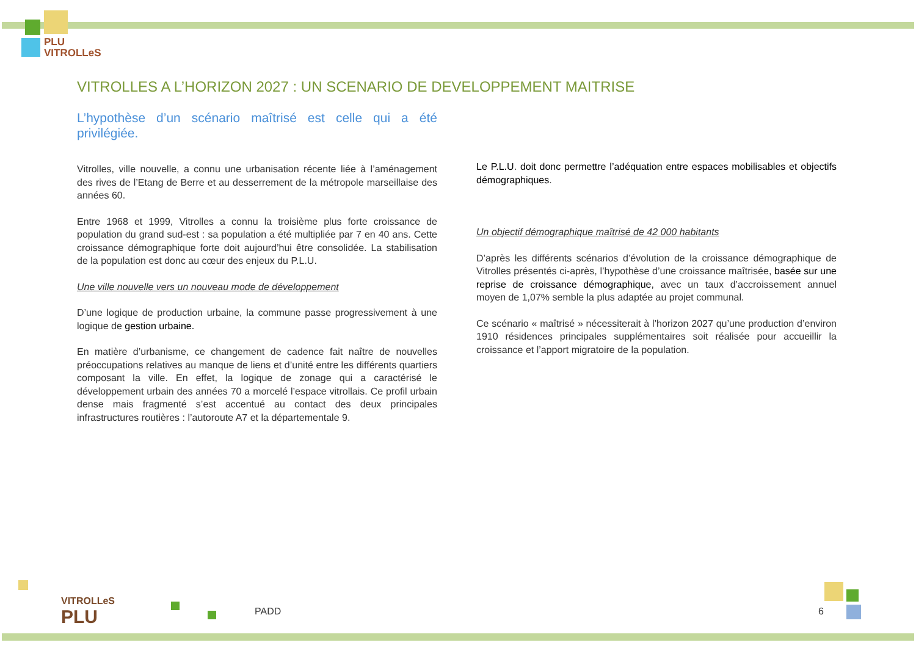PLU
VITROLLeS
VITROLLES A L’HORIZON 2027 : UN SCENARIO DE DEVELOPPEMENT MAITRISE
L’hypothèse d’un scénario maîtrisé est celle qui a été privilégiée.
Vitrolles, ville nouvelle, a connu une urbanisation récente liée à l’aménagement des rives de l’Etang de Berre et au desserrement de la métropole marseillaise des années 60.
Entre 1968 et 1999, Vitrolles a connu la troisième plus forte croissance de population du grand sud-est : sa population a été multipliée par 7 en 40 ans. Cette croissance démographique forte doit aujourd’hui être consolidée. La stabilisation de la population est donc au cœur des enjeux du P.L.U.
Une ville nouvelle vers un nouveau mode de développement
D’une logique de production urbaine, la commune passe progressivement à une logique de gestion urbaine.
En matière d’urbanisme, ce changement de cadence fait naître de nouvelles préoccupations relatives au manque de liens et d’unité entre les différents quartiers composant la ville. En effet, la logique de zonage qui a caractérisé le développement urbain des années 70 a morcelé l’espace vitrollais. Ce profil urbain dense mais fragmenté s’est accentué au contact des deux principales infrastructures routières : l’autoroute A7 et la départementale 9.
Le P.L.U. doit donc permettre l’adéquation entre espaces mobilisables et objectifs démographiques.
Un objectif démographique maîtrisé de 42 000 habitants
D’après les différents scénarios d’évolution de la croissance démographique de Vitrolles présentés ci-après, l’hypothèse d’une croissance maîtrisée, basée sur une reprise de croissance démographique, avec un taux d’accroissement annuel moyen de 1,07% semble la plus adaptée au projet communal.
Ce scénario « maîtrisé » nécessiterait à l’horizon 2027 qu’une production d’environ 1910 résidences principales supplémentaires soit réalisée pour accueillir la croissance et l’apport migratoire de la population.
VITROLLeS
PLU
PADD 6